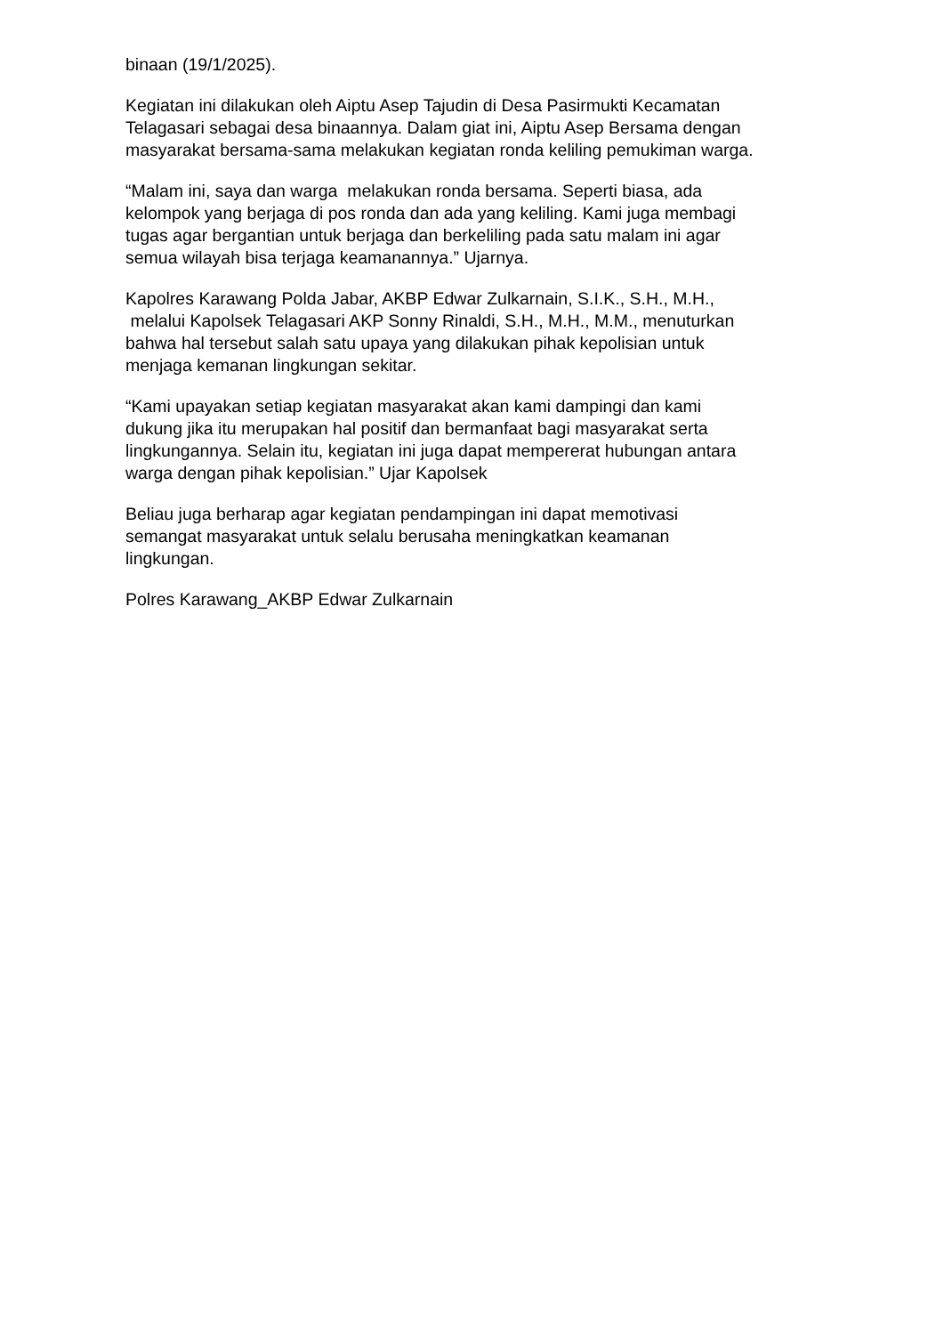binaan (19/1/2025).
Kegiatan ini dilakukan oleh Aiptu Asep Tajudin di Desa Pasirmukti Kecamatan
Telagasari sebagai desa binaannya. Dalam giat ini, Aiptu Asep Bersama dengan
masyarakat bersama-sama melakukan kegiatan ronda keliling pemukiman warga.
“Malam ini, saya dan warga melakukan ronda bersama. Seperti biasa, ada
kelompok yang berjaga di pos ronda dan ada yang keliling. Kami juga membagi
tugas agar bergantian untuk berjaga dan berkeliling pada satu malam ini agar
semua wilayah bisa terjaga keamanannya.” Ujarnya.
Kapolres Karawang Polda Jabar, AKBP Edwar Zulkarnain, S.I.K., S.H., M.H.,
melalui Kapolsek Telagasari AKP Sonny Rinaldi, S.H., M.H., M.M., menuturkan
bahwa hal tersebut salah satu upaya yang dilakukan pihak kepolisian untuk
menjaga kemanan lingkungan sekitar.
“Kami upayakan setiap kegiatan masyarakat akan kami dampingi dan kami
dukung jika itu merupakan hal positif dan bermanfaat bagi masyarakat serta
lingkungannya. Selain itu, kegiatan ini juga dapat mempererat hubungan antara
warga dengan pihak kepolisian.” Ujar Kapolsek
Beliau juga berharap agar kegiatan pendampingan ini dapat memotivasi
semangat masyarakat untuk selalu berusaha meningkatkan keamanan
lingkungan.
Polres Karawang_AKBP Edwar Zulkarnain